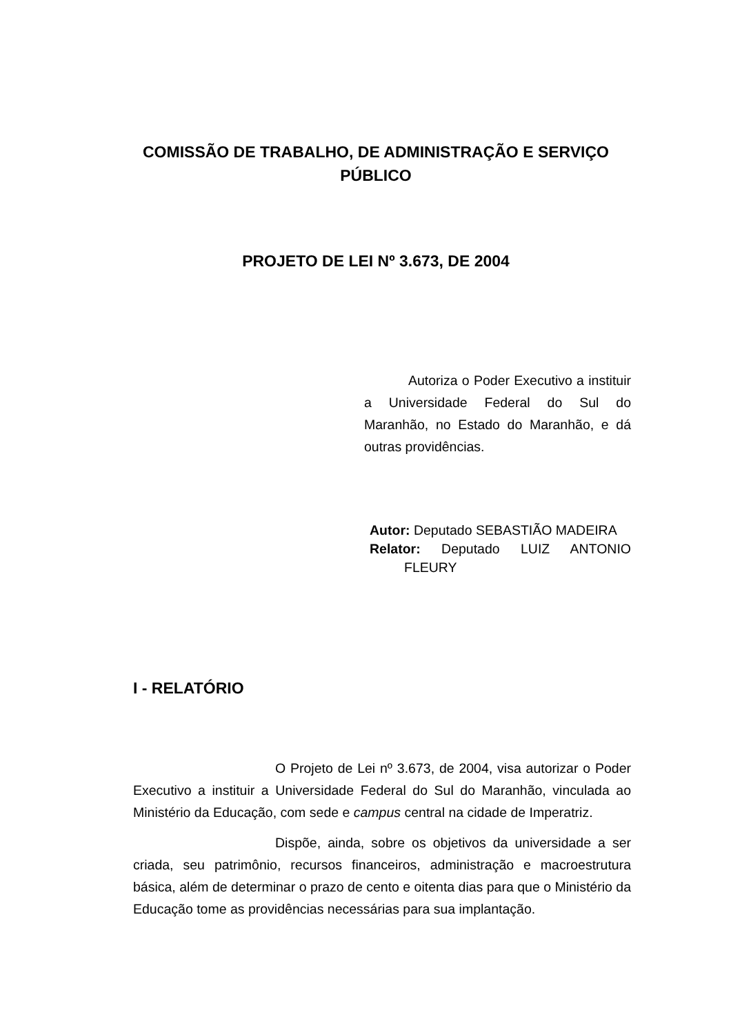COMISSÃO DE TRABALHO, DE ADMINISTRAÇÃO E SERVIÇO PÚBLICO
PROJETO DE LEI Nº 3.673, DE 2004
Autoriza o Poder Executivo a instituir a Universidade Federal do Sul do Maranhão, no Estado do Maranhão, e dá outras providências.
Autor: Deputado SEBASTIÃO MADEIRA
Relator: Deputado LUIZ ANTONIO FLEURY
I - RELATÓRIO
O Projeto de Lei nº 3.673, de 2004, visa autorizar o Poder Executivo a instituir a Universidade Federal do Sul do Maranhão, vinculada ao Ministério da Educação, com sede e campus central na cidade de Imperatriz.
Dispõe, ainda, sobre os objetivos da universidade a ser criada, seu patrimônio, recursos financeiros, administração e macroestrutura básica, além de determinar o prazo de cento e oitenta dias para que o Ministério da Educação tome as providências necessárias para sua implantação.